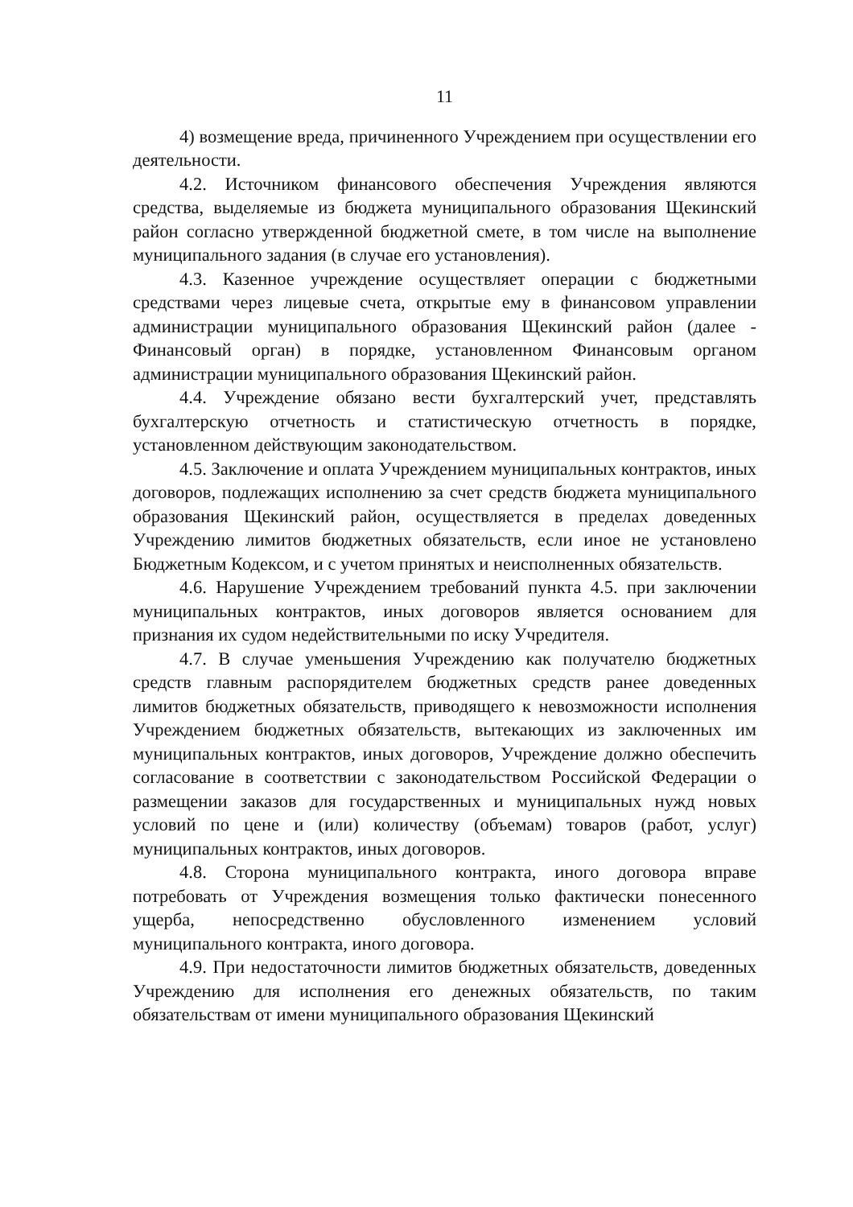11
4) возмещение вреда, причиненного Учреждением при осуществлении его деятельности.
4.2. Источником финансового обеспечения Учреждения являются средства, выделяемые из бюджета муниципального образования Щекинский район согласно утвержденной бюджетной смете, в том числе на выполнение муниципального задания (в случае его установления).
4.3. Казенное учреждение осуществляет операции с бюджетными средствами через лицевые счета, открытые ему в финансовом управлении администрации муниципального образования Щекинский район (далее - Финансовый орган) в порядке, установленном Финансовым органом администрации муниципального образования Щекинский район.
4.4. Учреждение обязано вести бухгалтерский учет, представлять бухгалтерскую отчетность и статистическую отчетность в порядке, установленном действующим законодательством.
4.5. Заключение и оплата Учреждением муниципальных контрактов, иных договоров, подлежащих исполнению за счет средств бюджета муниципального образования Щекинский район, осуществляется в пределах доведенных Учреждению лимитов бюджетных обязательств, если иное не установлено Бюджетным Кодексом, и с учетом принятых и неисполненных обязательств.
4.6. Нарушение Учреждением требований пункта 4.5. при заключении муниципальных контрактов, иных договоров является основанием для признания их судом недействительными по иску Учредителя.
4.7. В случае уменьшения Учреждению как получателю бюджетных средств главным распорядителем бюджетных средств ранее доведенных лимитов бюджетных обязательств, приводящего к невозможности исполнения Учреждением бюджетных обязательств, вытекающих из заключенных им муниципальных контрактов, иных договоров, Учреждение должно обеспечить согласование в соответствии с законодательством Российской Федерации о размещении заказов для государственных и муниципальных нужд новых условий по цене и (или) количеству (объемам) товаров (работ, услуг) муниципальных контрактов, иных договоров.
4.8. Сторона муниципального контракта, иного договора вправе потребовать от Учреждения возмещения только фактически понесенного ущерба, непосредственно обусловленного изменением условий муниципального контракта, иного договора.
4.9. При недостаточности лимитов бюджетных обязательств, доведенных Учреждению для исполнения его денежных обязательств, по таким обязательствам от имени муниципального образования Щекинский